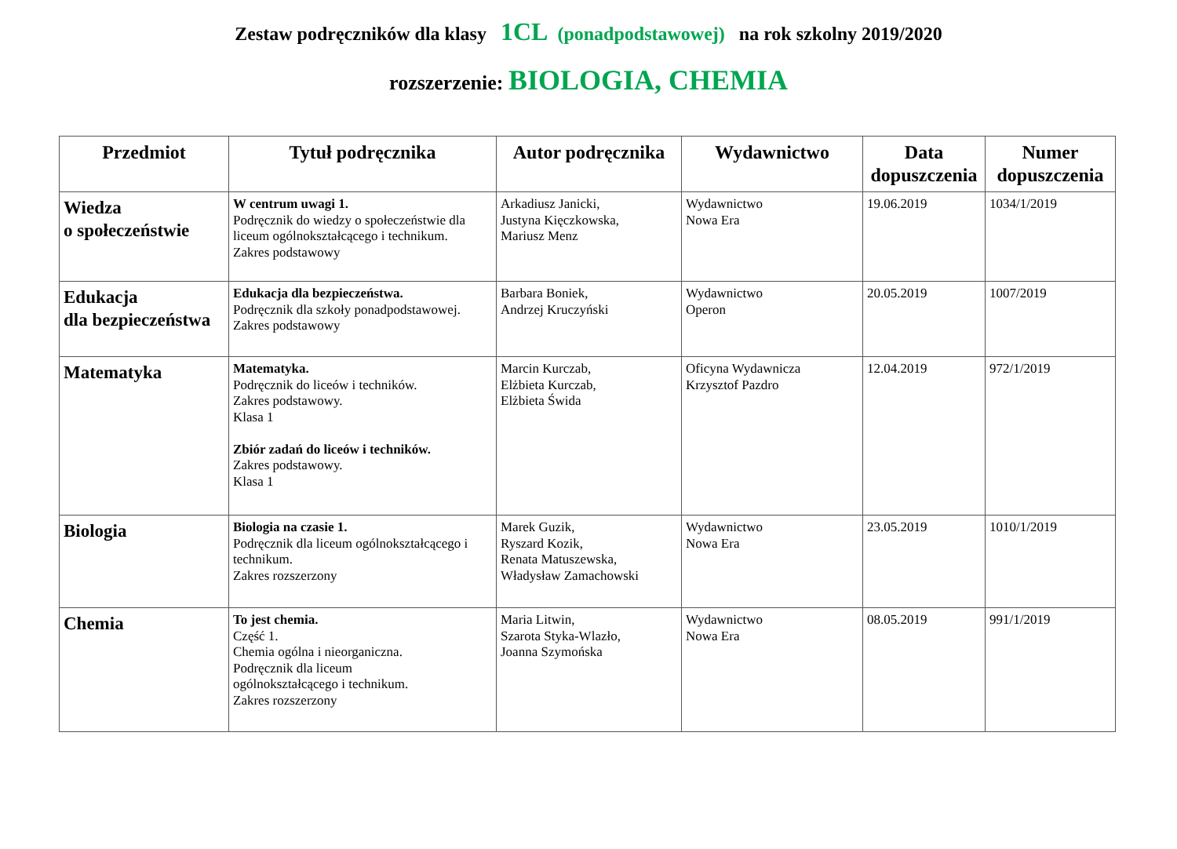Zestaw podręczników dla klasy 1CL (ponadpodstawowej) na rok szkolny 2019/2020
rozszerzenie: BIOLOGIA, CHEMIA
| Przedmiot | Tytuł podręcznika | Autor podręcznika | Wydawnictwo | Data dopuszczenia | Numer dopuszczenia |
| --- | --- | --- | --- | --- | --- |
| Wiedza o społeczeństwie | W centrum uwagi 1. Podręcznik do wiedzy o społeczeństwie dla liceum ogólnokształcącego i technikum. Zakres podstawowy | Arkadiusz Janicki, Justyna Kięczkowska, Mariusz Menz | Wydawnictwo Nowa Era | 19.06.2019 | 1034/1/2019 |
| Edukacja dla bezpieczeństwa | Edukacja dla bezpieczeństwa. Podręcznik dla szkoły ponadpodstawowej. Zakres podstawowy | Barbara Boniek, Andrzej Kruczyński | Wydawnictwo Operon | 20.05.2019 | 1007/2019 |
| Matematyka | Matematyka. Podręcznik do liceów i techników. Zakres podstawowy. Klasa 1 Zbiór zadań do liceów i techników. Zakres podstawowy. Klasa 1 | Marcin Kurczab, Elżbieta Kurczab, Elżbieta Świda | Oficyna Wydawnicza Krzysztof Pazdro | 12.04.2019 | 972/1/2019 |
| Biologia | Biologia na czasie 1. Podręcznik dla liceum ogólnokształcącego i technikum. Zakres rozszerzony | Marek Guzik, Ryszard Kozik, Renata Matuszewska, Władysław Zamachowski | Wydawnictwo Nowa Era | 23.05.2019 | 1010/1/2019 |
| Chemia | To jest chemia. Część 1. Chemia ogólna i nieorganiczna. Podręcznik dla liceum ogólnokształcącego i technikum. Zakres rozszerzony | Maria Litwin, Szarota Styka-Wlazło, Joanna Szymońska | Wydawnictwo Nowa Era | 08.05.2019 | 991/1/2019 |